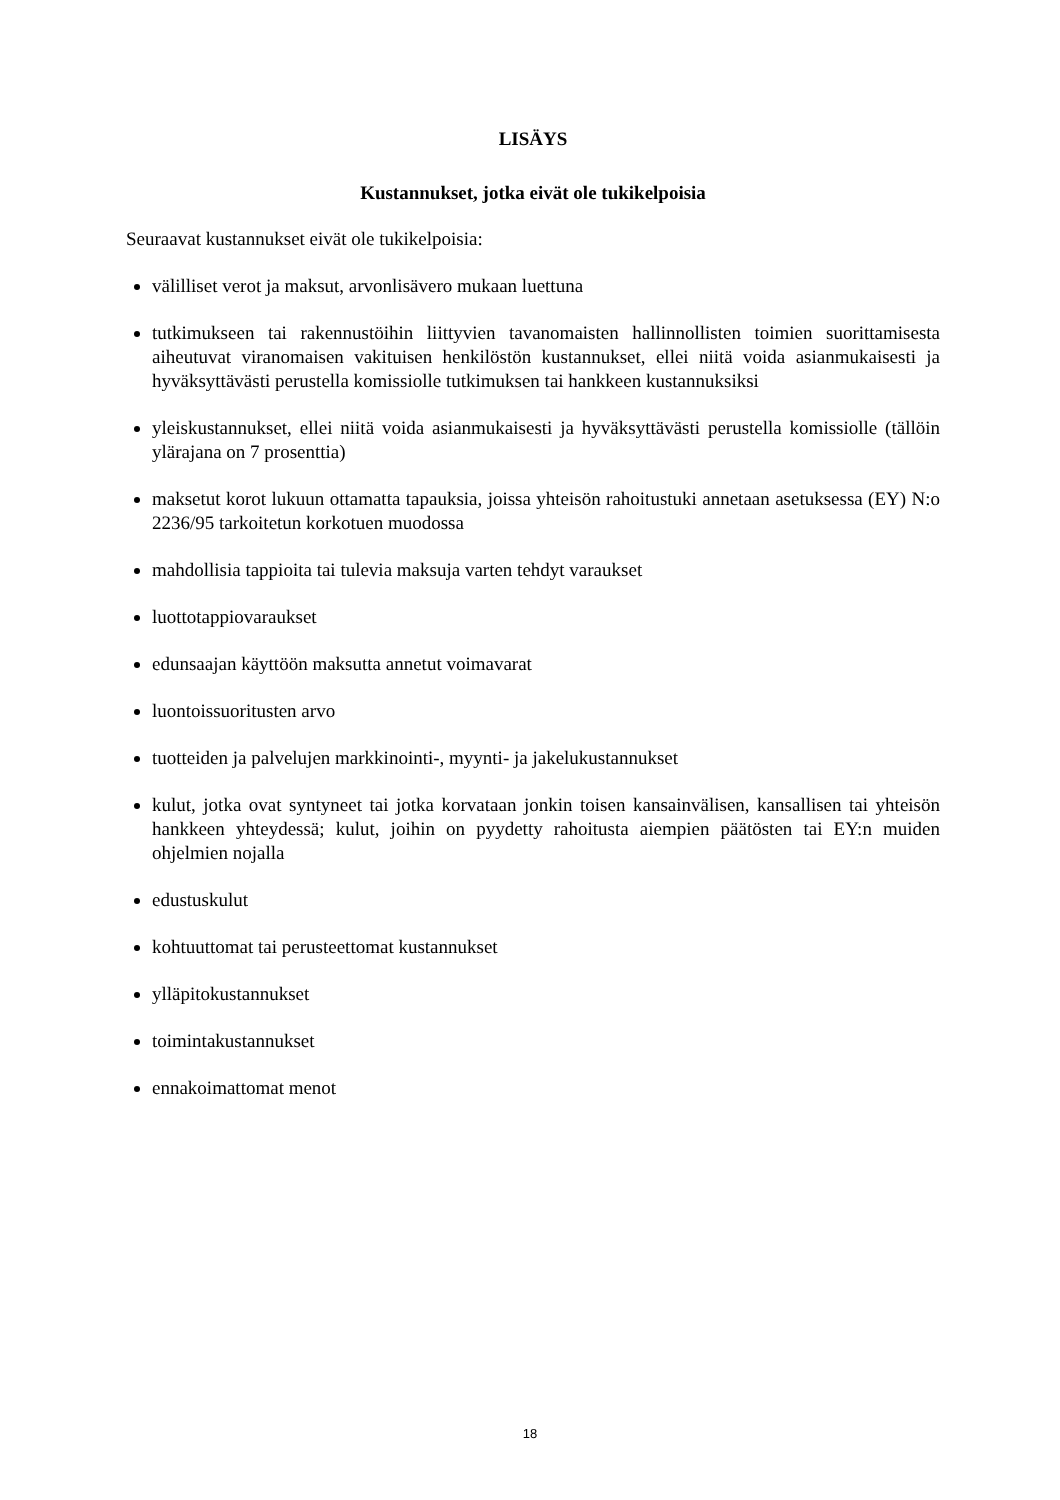LISÄYS
Kustannukset, jotka eivät ole tukikelpoisia
Seuraavat kustannukset eivät ole tukikelpoisia:
välilliset verot ja maksut, arvonlisävero mukaan luettuna
tutkimukseen tai rakennustöihin liittyvien tavanomaisten hallinnollisten toimien suorittamisesta aiheutuvat viranomaisen vakituisen henkilöstön kustannukset, ellei niitä voida asianmukaisesti ja hyväksyttävästi perustella komissiolle tutkimuksen tai hankkeen kustannuksiksi
yleiskustannukset, ellei niitä voida asianmukaisesti ja hyväksyttävästi perustella komissiolle (tällöin ylärajana on 7 prosenttia)
maksetut korot lukuun ottamatta tapauksia, joissa yhteisön rahoitustuki annetaan asetuksessa (EY) N:o 2236/95 tarkoitetun korkotuen muodossa
mahdollisia tappioita tai tulevia maksuja varten tehdyt varaukset
luottotappiovaraukset
edunsaajan käyttöön maksutta annetut voimavarat
luontoissuoritusten arvo
tuotteiden ja palvelujen markkinointi-, myynti- ja jakelukustannukset
kulut, jotka ovat syntyneet tai jotka korvataan jonkin toisen kansainvälisen, kansallisen tai yhteisön hankkeen yhteydessä; kulut, joihin on pyydetty rahoitusta aiempien päätösten tai EY:n muiden ohjelmien nojalla
edustuskulut
kohtuuttomat tai perusteettomat kustannukset
ylläpitokustannukset
toimintakustannukset
ennakoimattomat menot
18